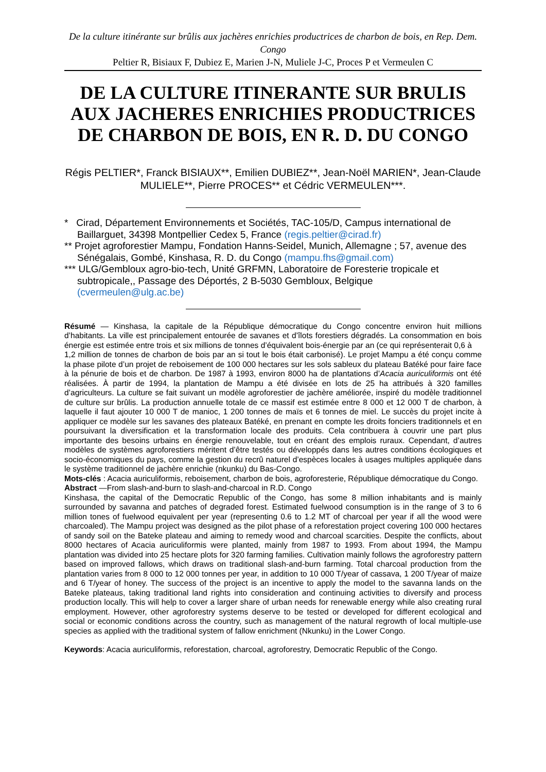De la culture itinérante sur brûlis aux jachères enrichies productrices de charbon de bois, en Rep. Dem. Congo
Peltier R, Bisiaux F, Dubiez E, Marien J-N, Muliele J-C, Proces P et Vermeulen C
DE LA CULTURE ITINERANTE SUR BRULIS AUX JACHERES ENRICHIES PRODUCTRICES DE CHARBON DE BOIS, EN R. D. DU CONGO
Régis PELTIER*, Franck BISIAUX**, Emilien DUBIEZ**, Jean-Noël MARIEN*, Jean-Claude MULIELE**, Pierre PROCES** et Cédric VERMEULEN***.
* Cirad, Département Environnements et Sociétés, TAC-105/D, Campus international de Baillarguet, 34398 Montpellier Cedex 5, France (regis.peltier@cirad.fr)
** Projet agroforestier Mampu, Fondation Hanns-Seidel, Munich, Allemagne ; 57, avenue des Sénégalais, Gombé, Kinshasa, R. D. du Congo (mampu.fhs@gmail.com)
*** ULG/Gembloux agro-bio-tech, Unité GRFMN, Laboratoire de Foresterie tropicale et subtropicale,, Passage des Déportés, 2 B-5030 Gembloux, Belgique (cvermeulen@ulg.ac.be)
Résumé — Kinshasa, la capitale de la République démocratique du Congo concentre environ huit millions d’habitants. La ville est principalement entourée de savanes et d’îlots forestiers dégradés. La consommation en bois énergie est estimée entre trois et six millions de tonnes d’équivalent bois-énergie par an (ce qui représenterait 0,6 à
1,2 million de tonnes de charbon de bois par an si tout le bois était carbonisé). Le projet Mampu a été conçu comme la phase pilote d’un projet de reboisement de 100 000 hectares sur les sols sableux du plateau Batéké pour faire face à la pénurie de bois et de charbon. De 1987 à 1993, environ 8000 ha de plantations d’Acacia auriculiformis ont été réalisées. À partir de 1994, la plantation de Mampu a été divisée en lots de 25 ha attribués à 320 familles d’agriculteurs. La culture se fait suivant un modèle agroforestier de jachère améliorée, inspiré du modèle traditionnel de culture sur brûlis. La production annuelle totale de ce massif est estimée entre 8 000 et 12 000 T de charbon, à laquelle il faut ajouter 10 000 T de manioc, 1 200 tonnes de maïs et 6 tonnes de miel. Le succès du projet incite à appliquer ce modèle sur les savanes des plateaux Batéké, en prenant en compte les droits fonciers traditionnels et en poursuivant la diversification et la transformation locale des produits. Cela contribuera à couvrir une part plus importante des besoins urbains en énergie renouvelable, tout en créant des emplois ruraux. Cependant, d’autres modèles de systèmes agroforestiers méritent d’être testés ou développés dans les autres conditions écologiques et socio-économiques du pays, comme la gestion du recrû naturel d’espèces locales à usages multiples appliquée dans le système traditionnel de jachère enrichie (nkunku) du Bas-Congo.
Mots-clés : Acacia auriculiformis, reboisement, charbon de bois, agroforesterie, République démocratique du Congo.
Abstract —From slash-and-burn to slash-and-charcoal in R.D. Congo
Kinshasa, the capital of the Democratic Republic of the Congo, has some 8 million inhabitants and is mainly surrounded by savanna and patches of degraded forest. Estimated fuelwood consumption is in the range of 3 to 6 million tones of fuelwood equivalent per year (representing 0.6 to 1.2 MT of charcoal per year if all the wood were charcoaled). The Mampu project was designed as the pilot phase of a reforestation project covering 100 000 hectares of sandy soil on the Bateke plateau and aiming to remedy wood and charcoal scarcities. Despite the conflicts, about 8000 hectares of Acacia auriculiformis were planted, mainly from 1987 to 1993. From about 1994, the Mampu plantation was divided into 25 hectare plots for 320 farming families. Cultivation mainly follows the agroforestry pattern based on improved fallows, which draws on traditional slash-and-burn farming. Total charcoal production from the plantation varies from 8 000 to 12 000 tonnes per year, in addition to 10 000 T/year of cassava, 1 200 T/year of maize and 6 T/year of honey. The success of the project is an incentive to apply the model to the savanna lands on the Bateke plateaus, taking traditional land rights into consideration and continuing activities to diversify and process production locally. This will help to cover a larger share of urban needs for renewable energy while also creating rural employment. However, other agroforestry systems deserve to be tested or developed for different ecological and social or economic conditions across the country, such as management of the natural regrowth of local multiple-use species as applied with the traditional system of fallow enrichment (Nkunku) in the Lower Congo.
Keywords: Acacia auriculiformis, reforestation, charcoal, agroforestry, Democratic Republic of the Congo.